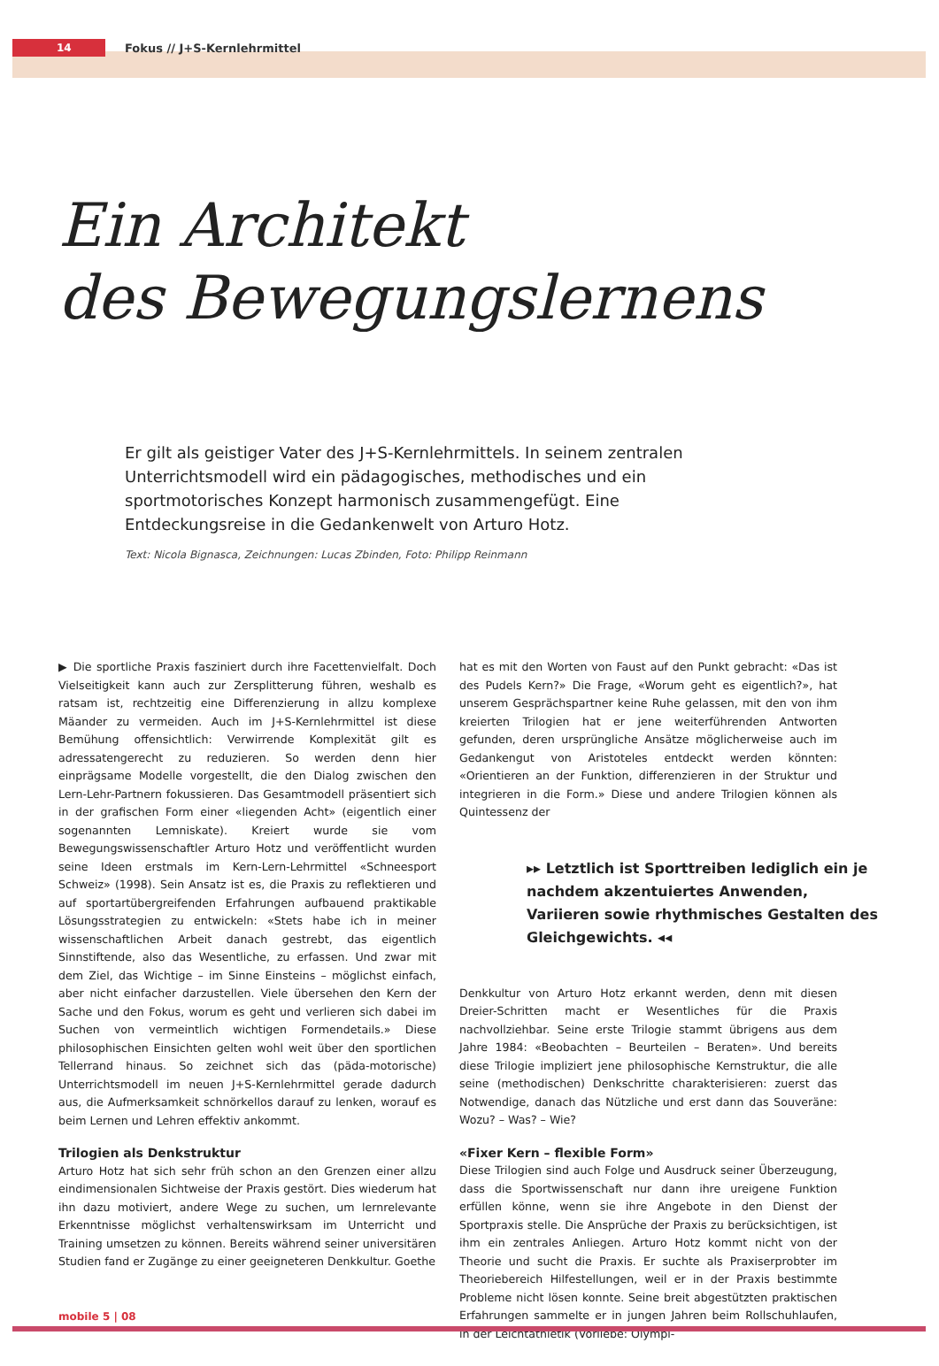14
Fokus // J+S-Kernlehrmittel
Ein Architekt
des Bewegungslernens
Er gilt als geistiger Vater des J+S-Kernlehrmittels. In seinem zentralen Unterrichtsmodell wird ein pädagogisches, methodisches und ein sportmotorisches Konzept harmonisch zusammengefügt. Eine Entdeckungsreise in die Gedankenwelt von Arturo Hotz.
Text: Nicola Bignasca, Zeichnungen: Lucas Zbinden, Foto: Philipp Reinmann
▶ Die sportliche Praxis fasziniert durch ihre Facettenvielfalt. Doch Vielseitigkeit kann auch zur Zersplitterung führen, weshalb es ratsam ist, rechtzeitig eine Differenzierung in allzu komplexe Mäander zu vermeiden. Auch im J+S-Kernlehrmittel ist diese Bemühung offensichtlich: Verwirrende Komplexität gilt es adressatengerecht zu reduzieren. So werden denn hier einprägsame Modelle vorgestellt, die den Dialog zwischen den Lern-Lehr-Partnern fokussieren. Das Gesamtmodell präsentiert sich in der grafischen Form einer «liegenden Acht» (eigentlich einer sogenannten Lemniskate). Kreiert wurde sie vom Bewegungswissenschaftler Arturo Hotz und veröffentlicht wurden seine Ideen erstmals im Kern-Lern-Lehrmittel «Schneesport Schweiz» (1998). Sein Ansatz ist es, die Praxis zu reflektieren und auf sportartübergreifenden Erfahrungen aufbauend praktikable Lösungsstrategien zu entwickeln: «Stets habe ich in meiner wissenschaftlichen Arbeit danach gestrebt, das eigentlich Sinnstiftende, also das Wesentliche, zu erfassen. Und zwar mit dem Ziel, das Wichtige – im Sinne Einsteins – möglichst einfach, aber nicht einfacher darzustellen. Viele übersehen den Kern der Sache und den Fokus, worum es geht und verlieren sich dabei im Suchen von vermeintlich wichtigen Formendetails.» Diese philosophischen Einsichten gelten wohl weit über den sportlichen Tellerrand hinaus. So zeichnet sich das (päda-motorische) Unterrichtsmodell im neuen J+S-Kernlehrmittel gerade dadurch aus, die Aufmerksamkeit schnörkellos darauf zu lenken, worauf es beim Lernen und Lehren effektiv ankommt.
Trilogien als Denkstruktur
Arturo Hotz hat sich sehr früh schon an den Grenzen einer allzu eindimensionalen Sichtweise der Praxis gestört. Dies wiederum hat ihn dazu motiviert, andere Wege zu suchen, um lernrelevante Erkenntnisse möglichst verhaltenswirksam im Unterricht und Training umsetzen zu können. Bereits während seiner universitären Studien fand er Zugänge zu einer geeigneteren Denkkultur. Goethe
hat es mit den Worten von Faust auf den Punkt gebracht: «Das ist des Pudels Kern?» Die Frage, «Worum geht es eigentlich?», hat unserem Gesprächspartner keine Ruhe gelassen, mit den von ihm kreierten Trilogien hat er jene weiterführenden Antworten gefunden, deren ursprüngliche Ansätze möglicherweise auch im Gedankengut von Aristoteles entdeckt werden könnten: «Orientieren an der Funktion, differenzieren in der Struktur und integrieren in die Form.» Diese und andere Trilogien können als Quintessenz der
▸▸ Letztlich ist Sporttreiben lediglich ein je nachdem akzentuiertes Anwenden, Variieren sowie rhythmisches Gestalten des Gleichgewichts. ◂◂
Denkkultur von Arturo Hotz erkannt werden, denn mit diesen Dreier-Schritten macht er Wesentliches für die Praxis nachvollziehbar. Seine erste Trilogie stammt übrigens aus dem Jahre 1984: «Beobachten – Beurteilen – Beraten». Und bereits diese Trilogie impliziert jene philosophische Kernstruktur, die alle seine (methodischen) Denkschritte charakterisieren: zuerst das Notwendige, danach das Nützliche und erst dann das Souveräne: Wozu? – Was? – Wie?
«Fixer Kern – flexible Form»
Diese Trilogien sind auch Folge und Ausdruck seiner Überzeugung, dass die Sportwissenschaft nur dann ihre ureigene Funktion erfüllen könne, wenn sie ihre Angebote in den Dienst der Sportpraxis stelle. Die Ansprüche der Praxis zu berücksichtigen, ist ihm ein zentrales Anliegen. Arturo Hotz kommt nicht von der Theorie und sucht die Praxis. Er suchte als Praxiserprobter im Theoriebereich Hilfestellungen, weil er in der Praxis bestimmte Probleme nicht lösen konnte. Seine breit abgestützten praktischen Erfahrungen sammelte er in jungen Jahren beim Rollschuhlaufen, in der Leichtathletik (Vorliebe: Olympi-
mobile 5 | 08